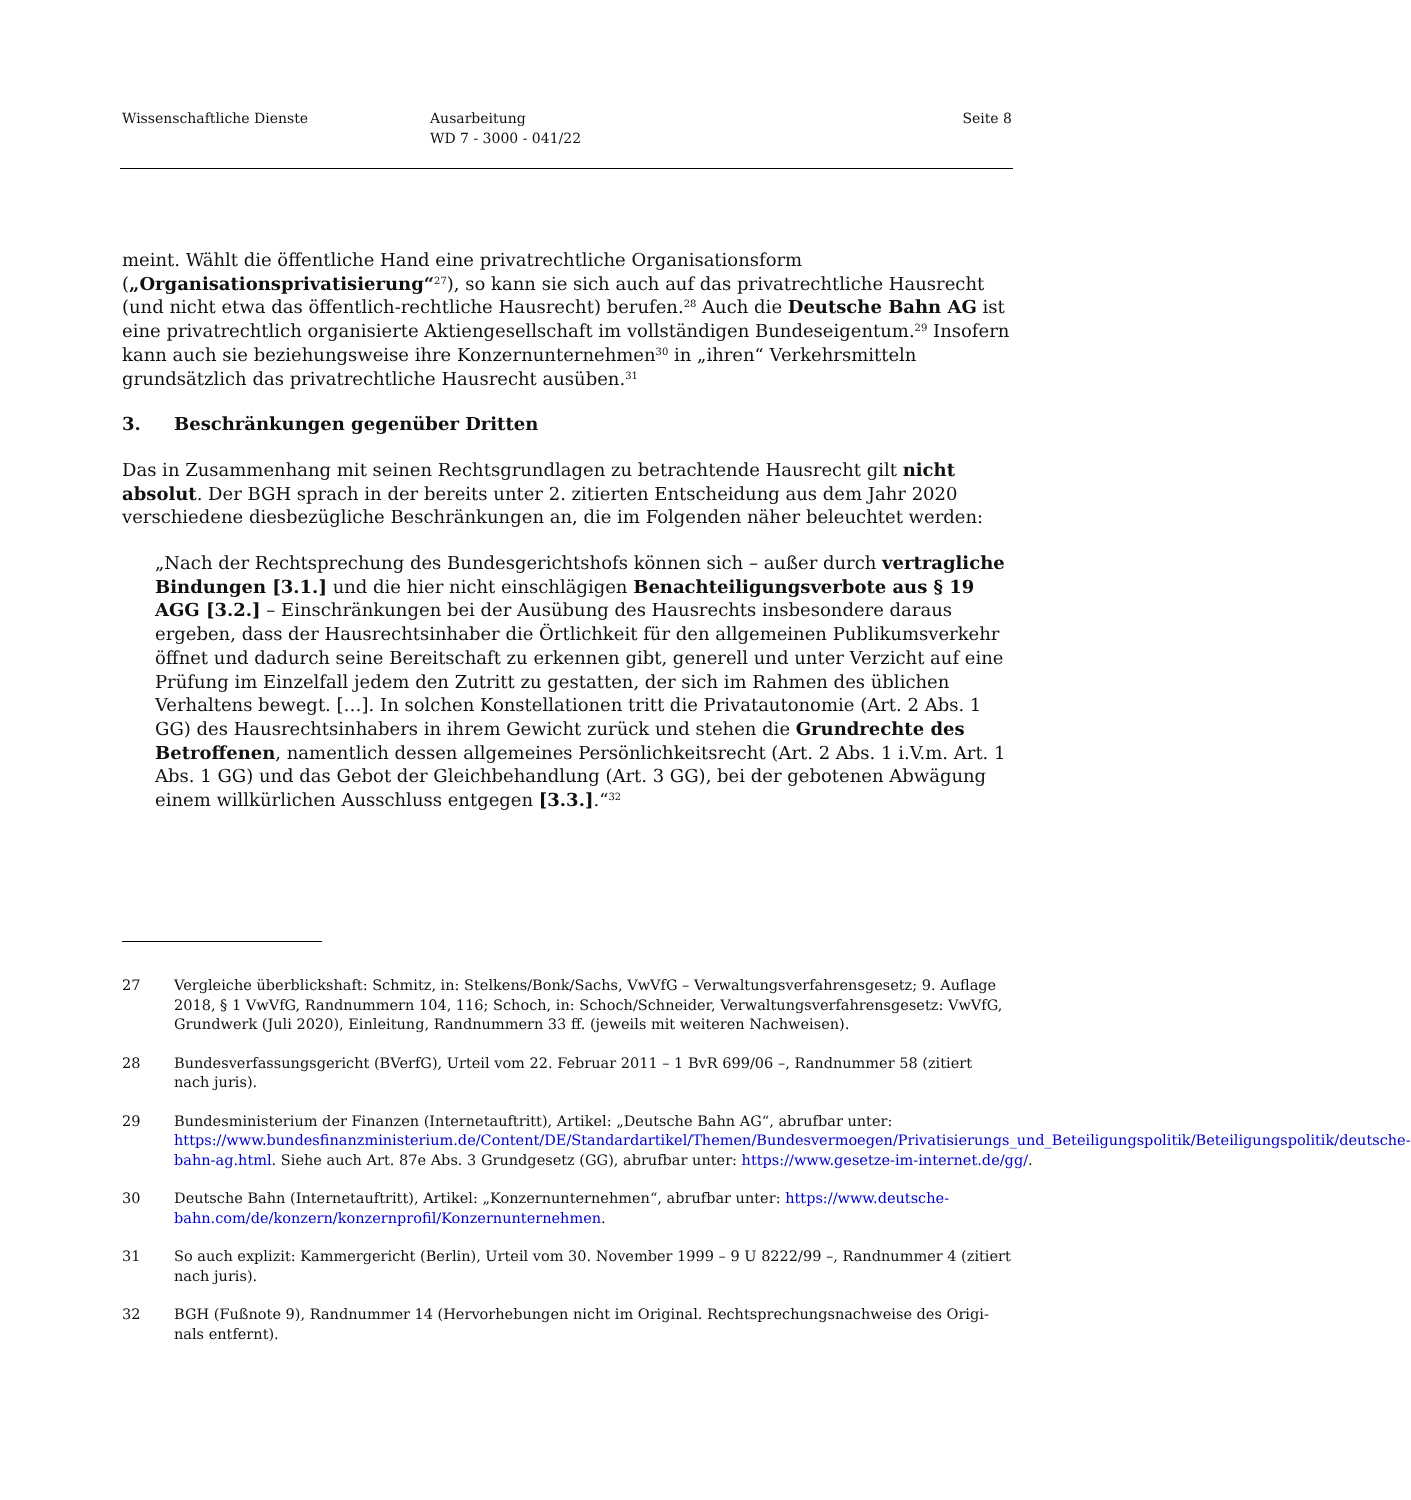Wissenschaftliche Dienste Ausarbeitung
WD 7 - 3000 - 041/22
Seite 8
meint. Wählt die öffentliche Hand eine privatrechtliche Organisationsform („Organisationspriva­tisierung“<sup>27</sup>), so kann sie sich auch auf das privatrechtliche Hausrecht (und nicht etwa das öffent­lich-rechtliche Hausrecht) berufen.<sup>28</sup> Auch die Deutsche Bahn AG ist eine privatrechtlich organi­sierte Aktiengesellschaft im vollständigen Bundeseigentum.<sup>29</sup> Insofern kann auch sie beziehungs­weise ihre Konzernunternehmen<sup>30</sup> in „ihren“ Verkehrsmitteln grundsätzlich das privatrechtliche Hausrecht ausüben.<sup>31</sup>
3. Beschränkungen gegenüber Dritten
Das in Zusammenhang mit seinen Rechtsgrundlagen zu betrachtende Hausrecht gilt nicht abso­lut. Der BGH sprach in der bereits unter 2. zitierten Entscheidung aus dem Jahr 2020 verschie­dene diesbezügliche Beschränkungen an, die im Folgenden näher beleuchtet werden:
„Nach der Rechtsprechung des Bundesgerichtshofs können sich – außer durch vertragliche Bindungen [3.1.] und die hier nicht einschlägigen Benachteiligungsverbote aus § 19 AGG [3.2.] – Einschränkungen bei der Ausübung des Hausrechts insbesondere daraus ergeben, dass der Hausrechtsinhaber die Örtlichkeit für den allgemeinen Publikumsverkehr öffnet und dadurch seine Bereitschaft zu erkennen gibt, generell und unter Verzicht auf eine Prüfung im Einzelfall jedem den Zutritt zu gestatten, der sich im Rahmen des üblichen Verhaltens be­wegt. […]. In solchen Konstellationen tritt die Privatautonomie (Art. 2 Abs. 1 GG) des Haus­rechtsinhabers in ihrem Gewicht zurück und stehen die Grundrechte des Betroffenen, na­mentlich dessen allgemeines Persönlichkeitsrecht (Art. 2 Abs. 1 i.V.m. Art. 1 Abs. 1 GG) und das Gebot der Gleichbehandlung (Art. 3 GG), bei der gebotenen Abwägung einem willkürli­chen Ausschluss entgegen [3.3.].“<sup>32</sup>
27 Vergleiche überblickshaft: Schmitz, in: Stelkens/Bonk/Sachs, VwVfG – Verwaltungsverfahrensgesetz; 9. Auflage 2018, § 1 VwVfG, Randnummern 104, 116; Schoch, in: Schoch/Schneider, Verwaltungsverfahrensgesetz: VwVfG, Grundwerk (Juli 2020), Einleitung, Randnummern 33 ff. (jeweils mit weiteren Nachweisen).
28 Bundesverfassungsgericht (BVerfG), Urteil vom 22. Februar 2011 – 1 BvR 699/06 –, Randnummer 58 (zitiert nach juris).
29 Bundesministerium der Finanzen (Internetauftritt), Artikel: „Deutsche Bahn AG“, abrufbar unter: https://www.bundesfinanzministerium.de/Content/DE/Standardartikel/Themen/Bundesvermoegen/Privatisierungs_und_Beteiligungspolitik/Beteiligungspolitik/deutsche-bahn-ag.html. Siehe auch Art. 87e Abs. 3 Grundge­setz (GG), abrufbar unter: https://www.gesetze-im-internet.de/gg/.
30 Deutsche Bahn (Internetauftritt), Artikel: „Konzernunternehmen“, abrufbar unter: https://www.deutsche-bahn.com/de/konzern/konzernprofil/Konzernunternehmen.
31 So auch explizit: Kammergericht (Berlin), Urteil vom 30. November 1999 – 9 U 8222/99 –, Randnummer 4 (zi­tiert nach juris).
32 BGH (Fußnote 9), Randnummer 14 (Hervorhebungen nicht im Original. Rechtsprechungsnachweise des Origi­nals entfernt).